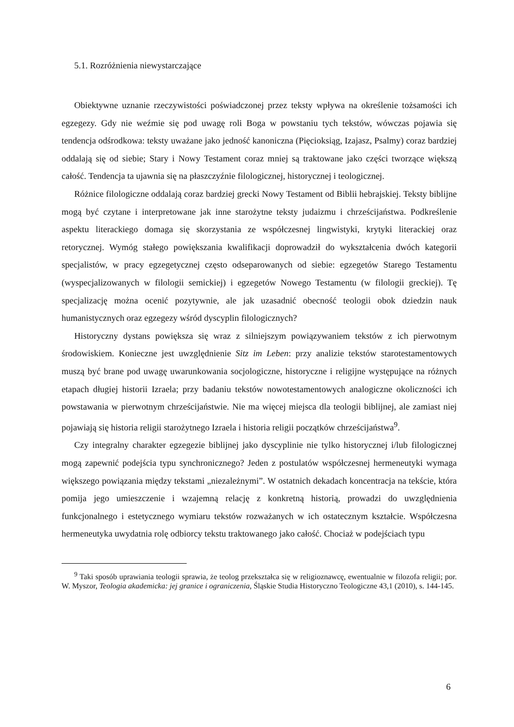5.1. Rozróżnienia niewystarczające
Obiektywne uznanie rzeczywistości poświadczonej przez teksty wpływa na określenie tożsamości ich egzegezy. Gdy nie weźmie się pod uwagę roli Boga w powstaniu tych tekstów, wówczas pojawia się tendencja odśrodkowa: teksty uważane jako jedność kanoniczna (Pięcioksiąg, Izajasz, Psalmy) coraz bardziej oddalają się od siebie; Stary i Nowy Testament coraz mniej są traktowane jako części tworzące większą całość. Tendencja ta ujawnia się na płaszczyźnie filologicznej, historycznej i teologicznej.
Różnice filologiczne oddalają coraz bardziej grecki Nowy Testament od Biblii hebrajskiej. Teksty biblijne mogą być czytane i interpretowane jak inne starożytne teksty judaizmu i chrześcijaństwa. Podkreślenie aspektu literackiego domaga się skorzystania ze współczesnej lingwistyki, krytyki literackiej oraz retorycznej. Wymóg stałego powiększania kwalifikacji doprowadził do wykształcenia dwóch kategorii specjalistów, w pracy egzegetycznej często odseparowanych od siebie: egzegetów Starego Testamentu (wyspecjalizowanych w filologii semickiej) i egzegetów Nowego Testamentu (w filologii greckiej). Tę specjalizację można ocenić pozytywnie, ale jak uzasadnić obecność teologii obok dziedzin nauk humanistycznych oraz egzegezy wśród dyscyplin filologicznych?
Historyczny dystans powiększa się wraz z silniejszym powiązywaniem tekstów z ich pierwotnym środowiskiem. Konieczne jest uwzględnienie Sitz im Leben: przy analizie tekstów starotestamentowych muszą być brane pod uwagę uwarunkowania socjologiczne, historyczne i religijne występujące na różnych etapach długiej historii Izraela; przy badaniu tekstów nowotestamentowych analogiczne okoliczności ich powstawania w pierwotnym chrześcijaństwie. Nie ma więcej miejsca dla teologii biblijnej, ale zamiast niej pojawiają się historia religii starożytnego Izraela i historia religii początków chrześcijaństwa<sup>9</sup>.
Czy integralny charakter egzegezie biblijnej jako dyscyplinie nie tylko historycznej i/lub filologicznej mogą zapewnić podejścia typu synchronicznego? Jeden z postulatów współczesnej hermeneutyki wymaga większego powiązania między tekstami „niezależnymi”. W ostatnich dekadach koncentracja na tekście, która pomija jego umieszczenie i wzajemną relację z konkretną historią, prowadzi do uwzględnienia funkcjonalnego i estetycznego wymiaru tekstów rozważanych w ich ostatecznym kształcie. Współczesna hermeneutyka uwydatnia rolę odbiorcy tekstu traktowanego jako całość. Chociaż w podejściach typu
<sup>9</sup> Taki sposób uprawiania teologii sprawia, że teolog przekształca się w religioznawcę, ewentualnie w filozofa religii; por. W. Myszor, Teologia akademicka: jej granice i ograniczenia, Śląskie Studia Historyczno Teologiczne 43,1 (2010), s. 144-145.
6